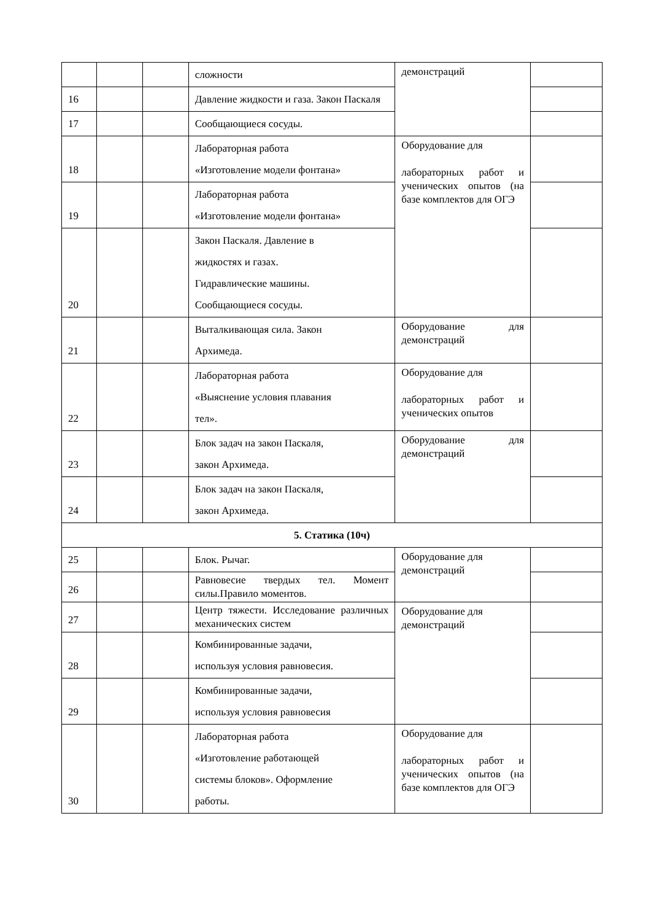| | | | сложности | демонстраций | |
| 16 | | | Давление жидкости и газа. Закон Паскаля | | |
| 17 | | | Сообщающиеся сосуды. | | |
| 18 | | | Лабораторная работа «Изготовление модели фонтана» | Оборудование для лабораторных работ и ученических опытов (на базе комплектов для ОГЭ | |
| 19 | | | Лабораторная работа «Изготовление модели фонтана» | | |
| 20 | | | Закон Паскаля. Давление в жидкостях и газах. Гидравлические машины. Сообщающиеся сосуды. | | |
| 21 | | | Выталкивающая сила. Закон Архимеда. | Оборудование для демонстраций | |
| 22 | | | Лабораторная работа «Выяснение условия плавания тел». | Оборудование для лабораторных работ и ученических опытов | |
| 23 | | | Блок задач на закон Паскаля, закон Архимеда. | Оборудование для демонстраций | |
| 24 | | | Блок задач на закон Паскаля, закон Архимеда. | | |
| 5. Статика (10ч) | | | | | |
| 25 | | | Блок. Рычаг. | Оборудование для демонстраций | |
| 26 | | | Равновесие твердых тел. Момент силы.Правило моментов. | | |
| 27 | | | Центр тяжести. Исследование различных механических систем | Оборудование для демонстраций | |
| 28 | | | Комбинированные задачи, используя условия равновесия. | | |
| 29 | | | Комбинированные задачи, используя условия равновесия | | |
| 30 | | | Лабораторная работа «Изготовление работающей системы блоков». Оформление работы. | Оборудование для лабораторных работ и ученических опытов (на базе комплектов для ОГЭ | |